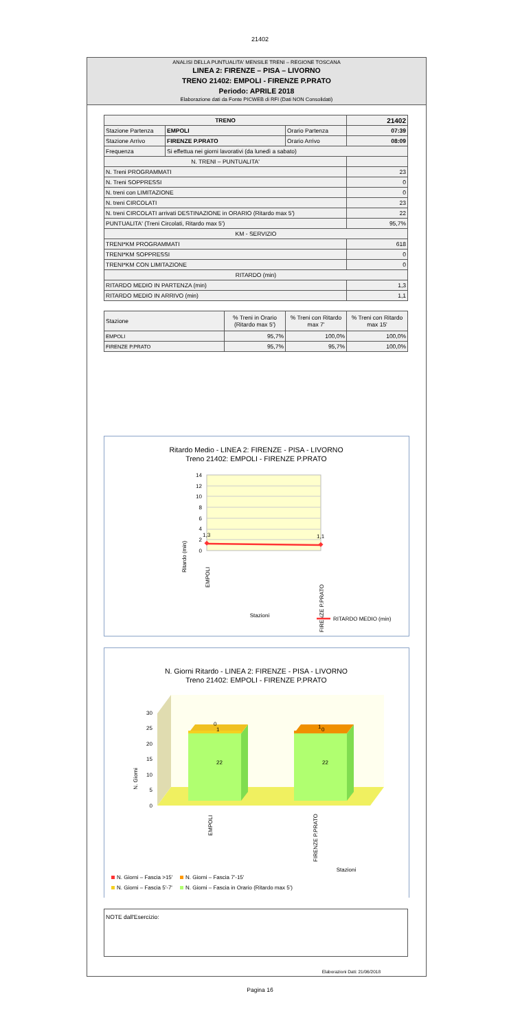21402
ANALISI DELLA PUNTUALITA' MENSILE TRENI – REGIONE TOSCANA
LINEA 2: FIRENZE – PISA – LIVORNO
TRENO 21402: EMPOLI - FIRENZE P.PRATO
Periodo: APRILE 2018
Elaborazione dati da Fonte PICWEB di RFI (Dati NON Consolidati)
| TRENO | | | 21402 |
| --- | --- | --- | --- |
| Stazione Partenza | EMPOLI | Orario Partenza | 07:39 |
| Stazione Arrivo | FIRENZE P.PRATO | Orario Arrivo | 08:09 |
| Frequenza | Si effettua nei giorni lavorativi (da lunedì a sabato) | | |
| N. TRENI – PUNTUALITA' | | | |
| N. Treni PROGRAMMATI | | | 23 |
| N. Treni SOPPRESSI | | | 0 |
| N. treni con LIMITAZIONE | | | 0 |
| N. treni CIRCOLATI | | | 23 |
| N. treni CIRCOLATI arrivati DESTINAZIONE in ORARIO (Ritardo max 5') | | | 22 |
| PUNTUALITA' (Treni Circolati, Ritardo max 5') | | | 95,7% |
| KM - SERVIZIO | | | |
| TRENI*KM PROGRAMMATI | | | 618 |
| TRENI*KM SOPPRESSI | | | 0 |
| TRENI*KM CON LIMITAZIONE | | | 0 |
| RITARDO (min) | | | |
| RITARDO MEDIO IN PARTENZA (min) | | | 1,3 |
| RITARDO MEDIO IN ARRIVO (min) | | | 1,1 |
| Stazione | % Treni in Orario (Ritardo max 5') | % Treni con Ritardo max 7' | % Treni con Ritardo max 15' |
| --- | --- | --- | --- |
| EMPOLI | 95,7% | 100,0% | 100,0% |
| FIRENZE P.PRATO | 95,7% | 95,7% | 100,0% |
Ritardo Medio - LINEA 2: FIRENZE - PISA - LIVORNO
Treno 21402: EMPOLI - FIRENZE P.PRATO
14
12
10
8
6
4
2
0
1,3
1,1
Ritardo (min)
EMPOLI
FIRENZE P.PRATO
Stazioni
RITARDO MEDIO (min)
N. Giorni Ritardo - LINEA 2: FIRENZE - PISA - LIVORNO
Treno 21402: EMPOLI - FIRENZE P.PRATO
0
5
10
15
20
25
30
0
1
1
0
22
22
N. Giorni
EMPOLI
FIRENZE P.PRATO
Stazioni
N. Giorni – Fascia >15'
N. Giorni – Fascia 7'-15'
N. Giorni – Fascia 5'-7'
N. Giorni – Fascia in Orario (Ritardo max 5')
NOTE dall'Esercizio:
Elaborazioni Dati: 21/06/2018
Pagina 16